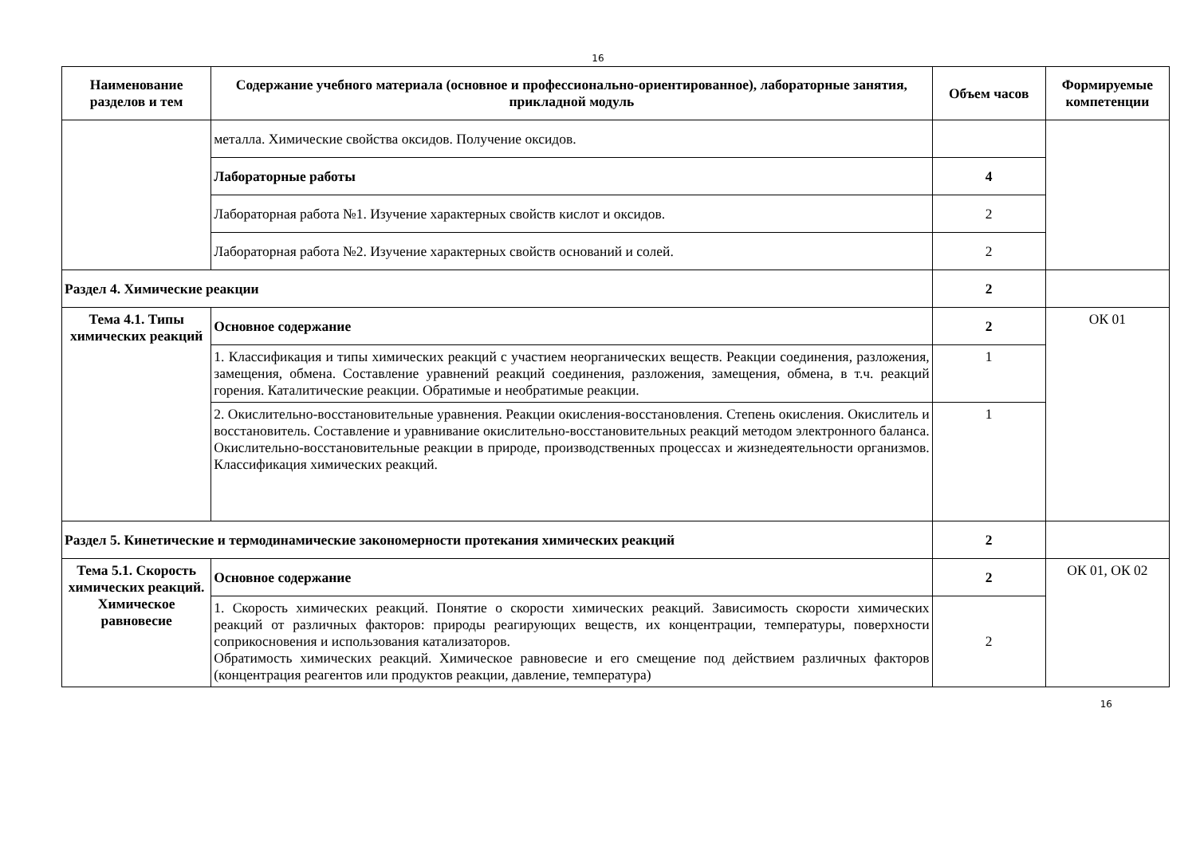16
| Наименование разделов и тем | Содержание учебного материала (основное и профессионально-ориентированное), лабораторные занятия, прикладной модуль | Объем часов | Формируемые компетенции |
| --- | --- | --- | --- |
| | металла. Химические свойства оксидов. Получение оксидов. | | |
| | Лабораторные работы | 4 | |
| | Лабораторная работа №1. Изучение характерных свойств кислот и оксидов. | 2 | |
| | Лабораторная работа №2. Изучение характерных свойств оснований и солей. | 2 | |
| Раздел 4. Химические реакции | | 2 | |
| Тема 4.1. Типы химических реакций | Основное содержание | 2 | ОК 01 |
| | 1. Классификация и типы химических реакций с участием неорганических веществ. Реакции соединения, разложения, замещения, обмена. Составление уравнений реакций соединения, разложения, замещения, обмена, в т.ч. реакций горения. Каталитические реакции. Обратимые и необратимые реакции. | 1 | |
| | 2. Окислительно-восстановительные уравнения. Реакции окисления-восстановления. Степень окисления. Окислитель и восстановитель. Составление и уравнивание окислительно-восстановительных реакций методом электронного баланса. Окислительно-восстановительные реакции в природе, производственных процессах и жизнедеятельности организмов. Классификация химических реакций. | 1 | |
| Раздел 5. Кинетические и термодинамические закономерности протекания химических реакций | | 2 | |
| Тема 5.1. Скорость химических реакций. Химическое равновесие | Основное содержание | 2 | ОК 01, ОК 02 |
| | 1. Скорость химических реакций. Понятие о скорости химических реакций. Зависимость скорости химических реакций от различных факторов: природы реагирующих веществ, их концентрации, температуры, поверхности соприкосновения и использования катализаторов. Обратимость химических реакций. Химическое равновесие и его смещение под действием различных факторов (концентрация реагентов или продуктов реакции, давление, температура) | 2 | |
16